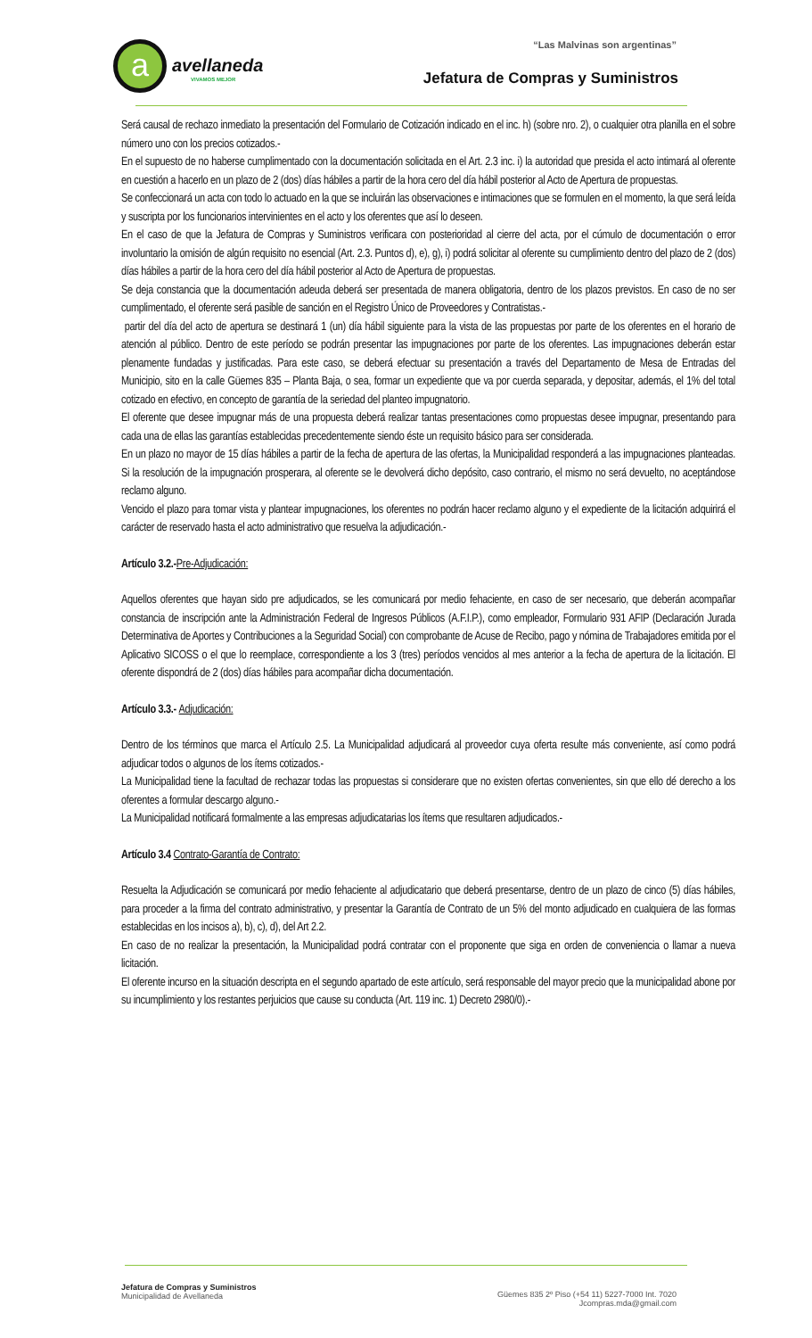a avellaneda
VIVAMOS MEJOR
“Las Malvinas son argentinas”
Jefatura de Compras y Suministros
Será causal de rechazo inmediato la presentación del Formulario de Cotización indicado en el inc. h) (sobre nro. 2), o cualquier otra planilla en el sobre número uno con los precios cotizados.-
En el supuesto de no haberse cumplimentado con la documentación solicitada en el Art. 2.3 inc. i) la autoridad que presida el acto intimará al oferente en cuestión a hacerlo en un plazo de 2 (dos) días hábiles a partir de la hora cero del día hábil posterior al Acto de Apertura de propuestas.
Se confeccionará un acta con todo lo actuado en la que se incluirán las observaciones e intimaciones que se formulen en el momento, la que será leída y suscripta por los funcionarios intervinientes en el acto y los oferentes que así lo deseen.
En el caso de que la Jefatura de Compras y Suministros verificara con posterioridad al cierre del acta, por el cúmulo de documentación o error involuntario la omisión de algún requisito no esencial (Art. 2.3. Puntos d), e), g), i) podrá solicitar al oferente su cumplimiento dentro del plazo de 2 (dos) días hábiles a partir de la hora cero del día hábil posterior al Acto de Apertura de propuestas.
Se deja constancia que la documentación adeuda deberá ser presentada de manera obligatoria, dentro de los plazos previstos. En caso de no ser cumplimentado, el oferente será pasible de sanción en el Registro Único de Proveedores y Contratistas.-
partir del día del acto de apertura se destinará 1 (un) día hábil siguiente para la vista de las propuestas por parte de los oferentes en el horario de atención al público. Dentro de este período se podrán presentar las impugnaciones por parte de los oferentes. Las impugnaciones deberán estar plenamente fundadas y justificadas. Para este caso, se deberá efectuar su presentación a través del Departamento de Mesa de Entradas del Municipio, sito en la calle Güemes 835 – Planta Baja, o sea, formar un expediente que va por cuerda separada, y depositar, además, el 1% del total cotizado en efectivo, en concepto de garantía de la seriedad del planteo impugnatorio.
El oferente que desee impugnar más de una propuesta deberá realizar tantas presentaciones como propuestas desee impugnar, presentando para cada una de ellas las garantías establecidas precedentemente siendo éste un requisito básico para ser considerada.
En un plazo no mayor de 15 días hábiles a partir de la fecha de apertura de las ofertas, la Municipalidad responderá a las impugnaciones planteadas. Si la resolución de la impugnación prosperara, al oferente se le devolverá dicho depósito, caso contrario, el mismo no será devuelto, no aceptándose reclamo alguno.
Vencido el plazo para tomar vista y plantear impugnaciones, los oferentes no podrán hacer reclamo alguno y el expediente de la licitación adquirirá el carácter de reservado hasta el acto administrativo que resuelva la adjudicación.-
Artículo 3.2.-Pre-Adjudicación:
Aquellos oferentes que hayan sido pre adjudicados, se les comunicará por medio fehaciente, en caso de ser necesario, que deberán acompañar constancia de inscripción ante la Administración Federal de Ingresos Públicos (A.F.I.P.), como empleador, Formulario 931 AFIP (Declaración Jurada Determinativa de Aportes y Contribuciones a la Seguridad Social) con comprobante de Acuse de Recibo, pago y nómina de Trabajadores emitida por el Aplicativo SICOSS o el que lo reemplace, correspondiente a los 3 (tres) períodos vencidos al mes anterior a la fecha de apertura de la licitación. El oferente dispondrá de 2 (dos) días hábiles para acompañar dicha documentación.
Artículo 3.3.- Adjudicación:
Dentro de los términos que marca el Artículo 2.5. La Municipalidad adjudicará al proveedor cuya oferta resulte más conveniente, así como podrá adjudicar todos o algunos de los ítems cotizados.-
La Municipalidad tiene la facultad de rechazar todas las propuestas si considerare que no existen ofertas convenientes, sin que ello dé derecho a los oferentes a formular descargo alguno.-
La Municipalidad notificará formalmente a las empresas adjudicatarias los ítems que resultaren adjudicados.-
Artículo 3.4 Contrato-Garantía de Contrato:
Resuelta la Adjudicación se comunicará por medio fehaciente al adjudicatario que deberá presentarse, dentro de un plazo de cinco (5) días hábiles, para proceder a la firma del contrato administrativo, y presentar la Garantía de Contrato de un 5% del monto adjudicado en cualquiera de las formas establecidas en los incisos a), b), c), d), del Art 2.2.
En caso de no realizar la presentación, la Municipalidad podrá contratar con el proponente que siga en orden de conveniencia o llamar a nueva licitación.
El oferente incurso en la situación descripta en el segundo apartado de este artículo, será responsable del mayor precio que la municipalidad abone por su incumplimiento y los restantes perjuicios que cause su conducta (Art. 119 inc. 1) Decreto 2980/0).-
Jefatura de Compras y Suministros
Municipalidad de Avellaneda
Güemes 835 2º Piso (+54 11) 5227-7000 Int. 7020
Jcompras.mda@gmail.com